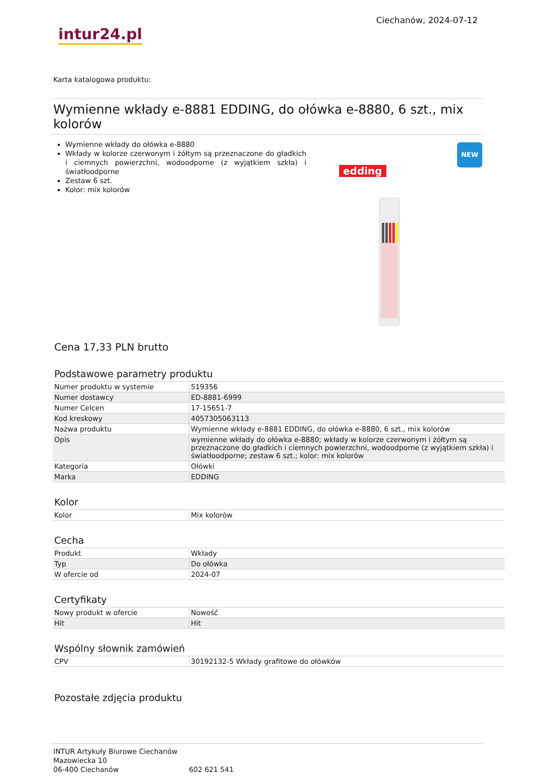intur24.pl
Ciechanów, 2024-07-12
Karta katalogowa produktu:
Wymienne wkłady e-8881 EDDING, do ołówka e-8880, 6 szt., mix kolorów
Wymienne wkłady do ołówka e-8880
Wkłady w kolorze czerwonym i żółtym są przeznaczone do gładkich i ciemnych powierzchni, wodoodporne (z wyjątkiem szkła) i światłoodporne
Zestaw 6 szt.
Kolor: mix kolorów
edding
NEW
Cena 17,33 PLN brutto
Podstawowe parametry produktu
| Numer produktu w systemie | 519356 |
| Numer dostawcy | ED-8881-6999 |
| Numer Celcen | 17-15651-7 |
| Kod kreskowy | 4057305063113 |
| Nazwa produktu | Wymienne wkłady e-8881 EDDING, do ołówka e-8880, 6 szt., mix kolorów |
| Opis | wymienne wkłady do ołówka e-8880; wkłady w kolorze czerwonym i żółtym są przeznaczone do gładkich i ciemnych powierzchni, wodoodporne (z wyjątkiem szkła) i światłoodporne; zestaw 6 szt.; kolor: mix kolorów |
| Kategoria | Ołówki |
| Marka | EDDING |
Kolor
| Kolor | Mix kolorów |
Cecha
| Produkt | Wkłady |
| Typ | Do ołówka |
| W ofercie od | 2024-07 |
Certyfikaty
| Nowy produkt w ofercie | Nowość |
| Hit | Hit |
Wspólny słownik zamówień
| CPV | 30192132-5 Wkłady grafitowe do ołówków |
Pozostałe zdjęcia produktu
INTUR Artykuły Biurowe Ciechanów
Mazowiecka 10
06-400 Ciechanów
602 621 541